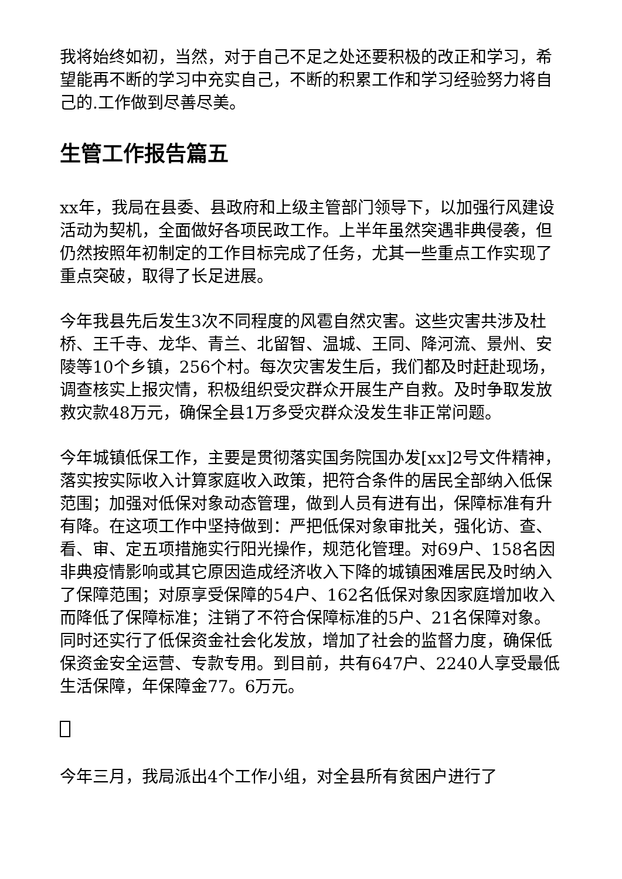我将始终如初，当然，对于自己不足之处还要积极的改正和学习，希望能再不断的学习中充实自己，不断的积累工作和学习经验努力将自己的.工作做到尽善尽美。
生管工作报告篇五
xx年，我局在县委、县政府和上级主管部门领导下，以加强行风建设活动为契机，全面做好各项民政工作。上半年虽然突遇非典侵袭，但仍然按照年初制定的工作目标完成了任务，尤其一些重点工作实现了重点突破，取得了长足进展。
今年我县先后发生3次不同程度的风雹自然灾害。这些灾害共涉及杜桥、王千寺、龙华、青兰、北留智、温城、王同、降河流、景州、安陵等10个乡镇，256个村。每次灾害发生后，我们都及时赶赴现场，调查核实上报灾情，积极组织受灾群众开展生产自救。及时争取发放救灾款48万元，确保全县1万多受灾群众没发生非正常问题。
今年城镇低保工作，主要是贯彻落实国务院国办发[xx]2号文件精神，落实按实际收入计算家庭收入政策，把符合条件的居民全部纳入低保范围；加强对低保对象动态管理，做到人员有进有出，保障标准有升有降。在这项工作中坚持做到：严把低保对象审批关，强化访、查、看、审、定五项措施实行阳光操作，规范化管理。对69户、158名因非典疫情影响或其它原因造成经济收入下降的城镇困难居民及时纳入了保障范围；对原享受保障的54户、162名低保对象因家庭增加收入而降低了保障标准；注销了不符合保障标准的5户、21名保障对象。同时还实行了低保资金社会化发放，增加了社会的监督力度，确保低保资金安全运营、专款专用。到目前，共有647户、2240人享受最低生活保障，年保障金77。6万元。
今年三月，我局派出4个工作小组，对全县所有贫困户进行了